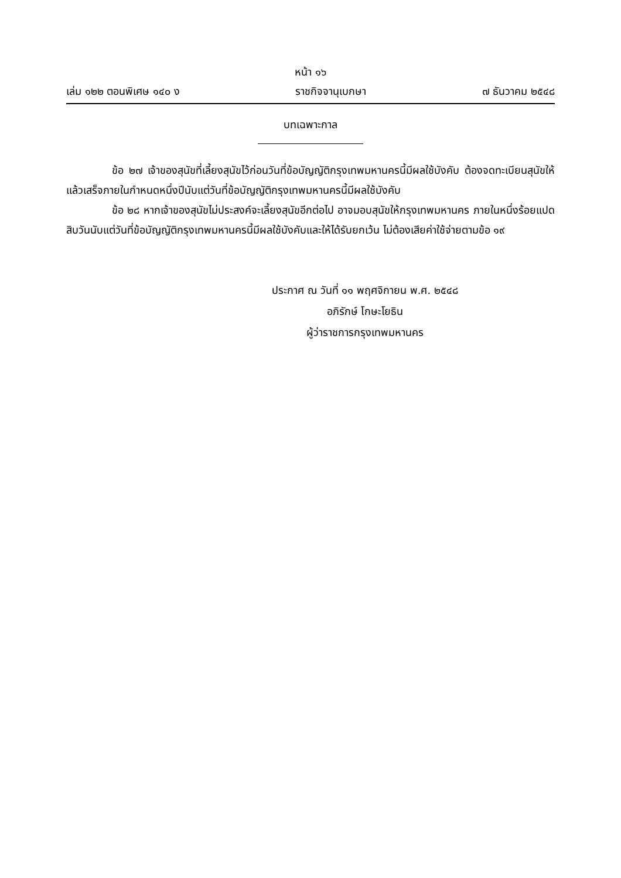หน้า ๑๖
เล่ม ๑๒๒ ตอนพิเศษ ๑๔๐ ง ราชกิจจานุเบกษา ๗ ธันวาคม ๒๕๔๘
บทเฉพาะกาล
ข้อ ๒๗ เจ้าของสุนัขที่เลี้ยงสุนัขไว้ก่อนวันที่ข้อบัญญัติกรุงเทพมหานครนี้มีผลใช้บังคับ ต้องจดทะเบียนสุนัขให้แล้วเสร็จภายในกำหนดหนึ่งปีนับแต่วันที่ข้อบัญญัติกรุงเทพมหานครนี้มีผลใช้บังคับ
ข้อ ๒๘ หากเจ้าของสุนัขไม่ประสงค์จะเลี้ยงสุนัขอีกต่อไป อาจมอบสุนัขให้กรุงเทพมหานคร ภายในหนึ่งร้อยแปดสิบวันนับแต่วันที่ข้อบัญญัติกรุงเทพมหานครนี้มีผลใช้บังคับและให้ได้รับยกเว้น ไม่ต้องเสียค่าใช้จ่ายตามข้อ ๑๙
ประกาศ ณ วันที่ ๑๑ พฤศจิกายน พ.ศ. ๒๕๔๘
อภิรักษ์ โกษะโยธิน
ผู้ว่าราชการกรุงเทพมหานคร